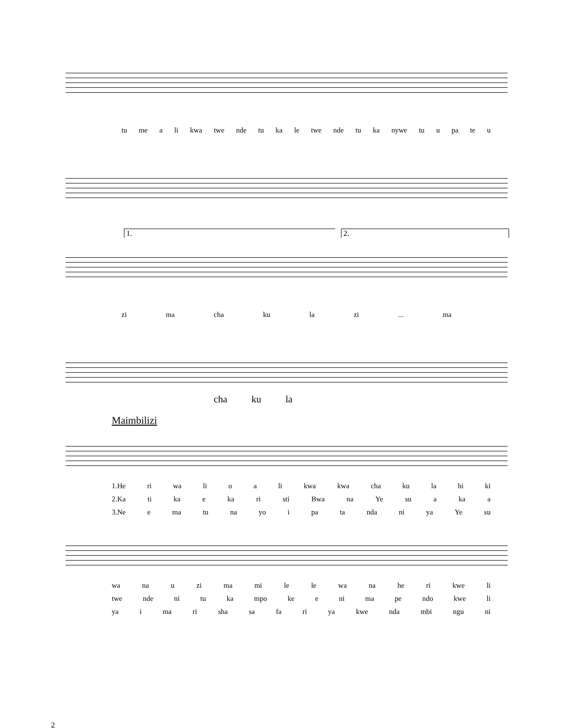tu me a li kwa twe nde tu ka le twe nde tu ka nywe tu u pa te u
1. 2.
zi ma cha ku la zi... ma
cha ku la
Maimbilizi
1.He ri wa li o a li kwa kwa cha ku la hi ki
2.Ka ti ka e ka ri sti Bwa na Ye su a ka a
3.Ne e ma tu na yo i pa ta nda ni ya Ye su
wa na u zi ma mi le le wa na he ri kwe li
twe nde ni tu ka mpo ke e ni ma pe ndo kwe li
ya i ma ri sha sa fa ri ya kwe nda mbi ngu ni
2